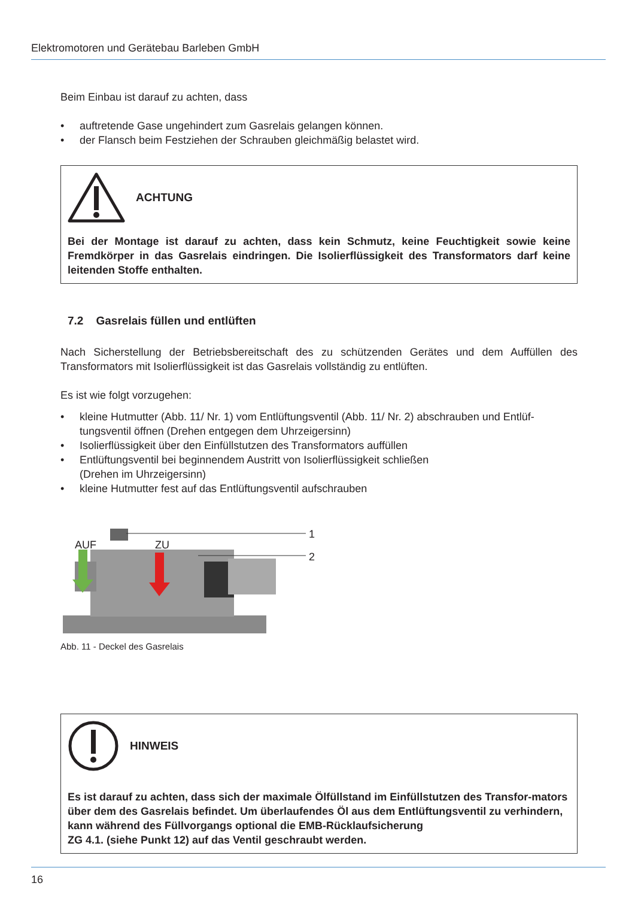Elektromotoren und Gerätebau Barleben GmbH
Beim Einbau ist darauf zu achten, dass
• auftretende Gase ungehindert zum Gasrelais gelangen können.
• der Flansch beim Festziehen der Schrauben gleichmäßig belastet wird.
ACHTUNG
Bei der Montage ist darauf zu achten, dass kein Schmutz, keine Feuchtigkeit sowie keine Fremdkörper in das Gasrelais eindringen. Die Isolierflüssigkeit des Transformators darf keine leitenden Stoffe enthalten.
7.2 Gasrelais füllen und entlüften
Nach Sicherstellung der Betriebsbereitschaft des zu schützenden Gerätes und dem Auffüllen des Transformators mit Isolierflüssigkeit ist das Gasrelais vollständig zu entlüften.
Es ist wie folgt vorzugehen:
• kleine Hutmutter (Abb. 11/ Nr. 1) vom Entlüftungsventil (Abb. 11/ Nr. 2) abschrauben und Entlüf-tungsventil öffnen (Drehen entgegen dem Uhrzeigersinn)
• Isolierflüssigkeit über den Einfüllstutzen des Transformators auffüllen
• Entlüftungsventil bei beginnendem Austritt von Isolierflüssigkeit schließen
(Drehen im Uhrzeigersinn)
• kleine Hutmutter fest auf das Entlüftungsventil aufschrauben
AUF ZU
1
2
Abb. 11 - Deckel des Gasrelais
HINWEIS
Es ist darauf zu achten, dass sich der maximale Ölfüllstand im Einfüllstutzen des Transfor-mators über dem des Gasrelais befindet. Um überlaufendes Öl aus dem Entlüftungsventil zu verhindern, kann während des Füllvorgangs optional die EMB-Rücklaufsicherung
ZG 4.1. (siehe Punkt 12) auf das Ventil geschraubt werden.
16